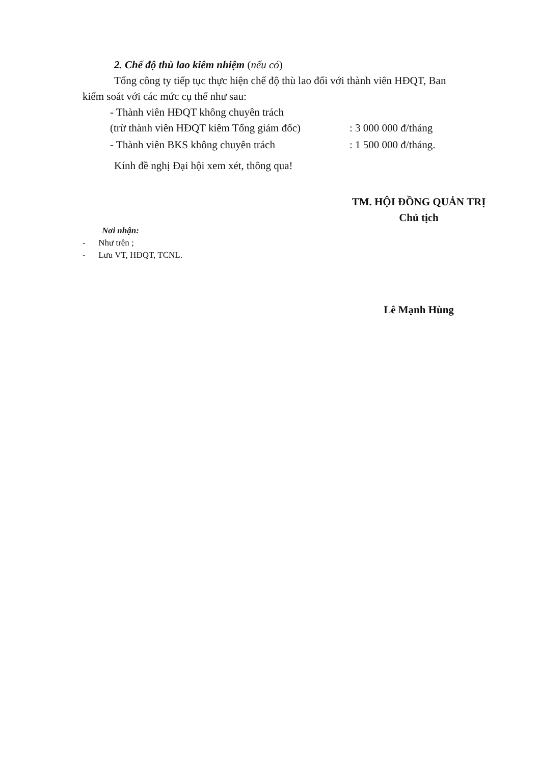2. Chế độ thù lao kiêm nhiệm (nếu có)
Tổng công ty tiếp tục thực hiện chế độ thù lao đối với thành viên HĐQT, Ban
kiểm soát với các mức cụ thể như sau:
- Thành viên HĐQT không chuyên trách
(trừ thành viên HĐQT kiêm Tổng giám đốc): 3 000 000 đ/tháng
- Thành viên BKS không chuyên trách: 1 500 000 đ/tháng.
Kính đề nghị Đại hội xem xét, thông qua!
TM. HỘI ĐỒNG QUẢN TRỊ
Chủ tịch
Nơi nhận:
- Như trên ;
- Lưu VT, HĐQT, TCNL.
Lê Mạnh Hùng